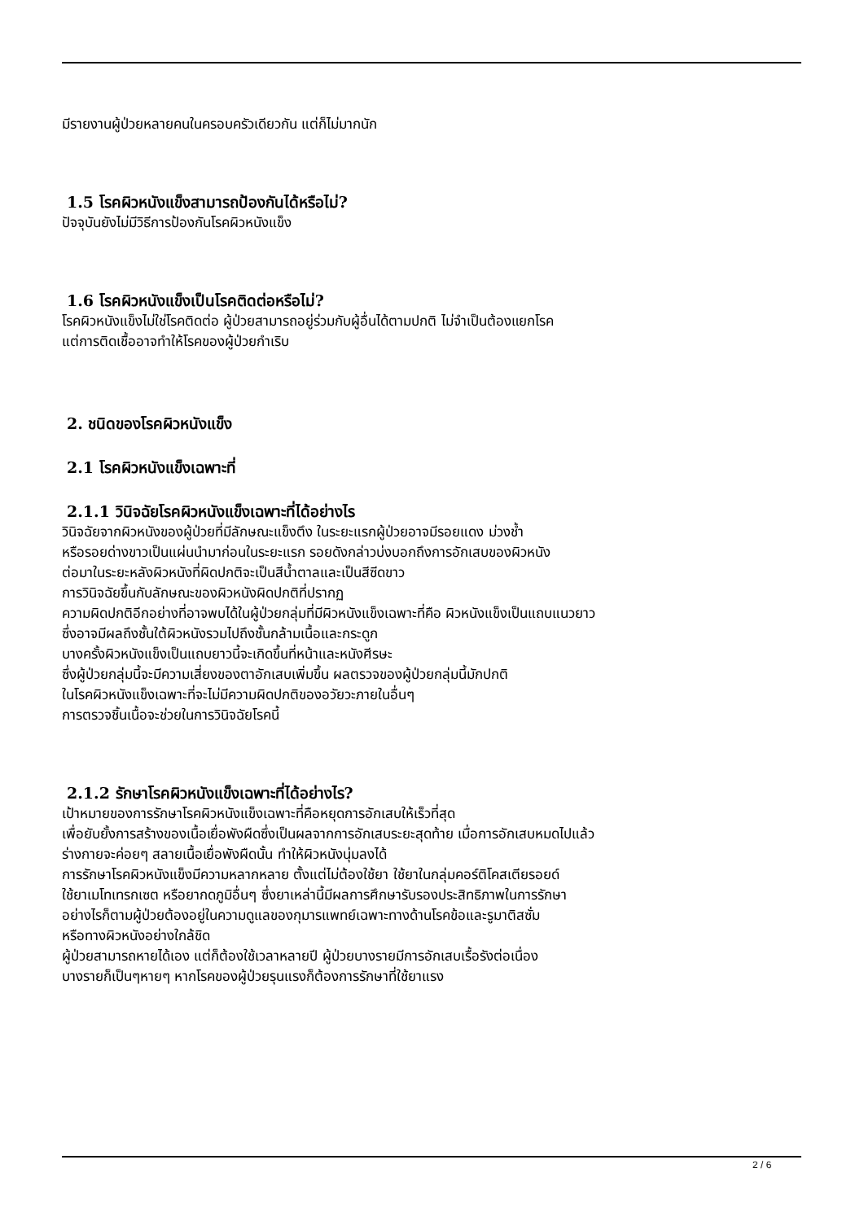มีรายงานผู้ป่วยหลายคนในครอบครัวเดียวกัน แต่ก็ไม่มากนัก
1.5 โรคผิวหนังแข็งสามารถป้องกันได้หรือไม่?
ปัจจุบันยังไม่มีวิธีการป้องกันโรคผิวหนังแข็ง
1.6 โรคผิวหนังแข็งเป็นโรคติดต่อหรือไม่?
โรคผิวหนังแข็งไม่ใช่โรคติดต่อ ผู้ป่วยสามารถอยู่ร่วมกับผู้อื่นได้ตามปกติ ไม่จำเป็นต้องแยกโรค
แต่การติดเชื้ออาจทำให้โรคของผู้ป่วยกำเริบ
2. ชนิดของโรคผิวหนังแข็ง
2.1 โรคผิวหนังแข็งเฉพาะที่
2.1.1 วินิจฉัยโรคผิวหนังแข็งเฉพาะที่ได้อย่างไร
วินิจฉัยจากผิวหนังของผู้ป่วยที่มีลักษณะแข็งตึง ในระยะแรกผู้ป่วยอาจมีรอยแดง ม่วงช้ำ
หรือรอยด่างขาวเป็นแผ่นนำมาก่อนในระยะแรก รอยดังกล่าวบ่งบอกถึงการอักเสบของผิวหนัง
ต่อมาในระยะหลังผิวหนังที่ผิดปกติจะเป็นสีน้ำตาลและเป็นสีซีดขาว
การวินิจฉัยขึ้นกับลักษณะของผิวหนังผิดปกติที่ปรากฏ
ความผิดปกติอีกอย่างที่อาจพบได้ในผู้ป่วยกลุ่มที่มีผิวหนังแข็งเฉพาะที่คือ ผิวหนังแข็งเป็นแถบแนวยาว
ซึ่งอาจมีผลถึงชั้นใต้ผิวหนังรวมไปถึงชั้นกล้ามเนื้อและกระดูก
บางครั้งผิวหนังแข็งเป็นแถบยาวนี้จะเกิดขึ้นที่หน้าและหนังศีรษะ
ซึ่งผู้ป่วยกลุ่มนี้จะมีความเสี่ยงของตาอักเสบเพิ่มขึ้น ผลตรวจของผู้ป่วยกลุ่มนี้มักปกติ
ในโรคผิวหนังแข็งเฉพาะที่จะไม่มีความผิดปกติของอวัยวะภายในอื่นๆ
การตรวจชิ้นเนื้อจะช่วยในการวินิจฉัยโรคนี้
2.1.2 รักษาโรคผิวหนังแข็งเฉพาะที่ได้อย่างไร?
เป้าหมายของการรักษาโรคผิวหนังแข็งเฉพาะที่คือหยุดการอักเสบให้เร็วที่สุด
เพื่อยับยั้งการสร้างของเนื้อเยื่อพังผืดซึ่งเป็นผลจากการอักเสบระยะสุดท้าย เมื่อการอักเสบหมดไปแล้ว
ร่างกายจะค่อยๆ สลายเนื้อเยื่อพังผืดนั้น ทำให้ผิวหนังนุ่มลงได้
การรักษาโรคผิวหนังแข็งมีความหลากหลาย ตั้งแต่ไม่ต้องใช้ยา ใช้ยาในกลุ่มคอร์ติโคสเตียรอยด์
ใช้ยาเมโทเทรกเซต หรือยากดภูมิอื่นๆ ซึ่งยาเหล่านี้มีผลการศึกษารับรองประสิทธิภาพในการรักษา
อย่างไรก็ตามผู้ป่วยต้องอยู่ในความดูแลของกุมารแพทย์เฉพาะทางด้านโรคข้อและรูมาติสซั่ม
หรือทางผิวหนังอย่างใกล้ชิด
ผู้ป่วยสามารถหายได้เอง แต่ก็ต้องใช้เวลาหลายปี ผู้ป่วยบางรายมีการอักเสบเรื้อรังต่อเนื่อง
บางรายก็เป็นๆหายๆ หากโรคของผู้ป่วยรุนแรงก็ต้องการรักษาที่ใช้ยาแรง
2 / 6